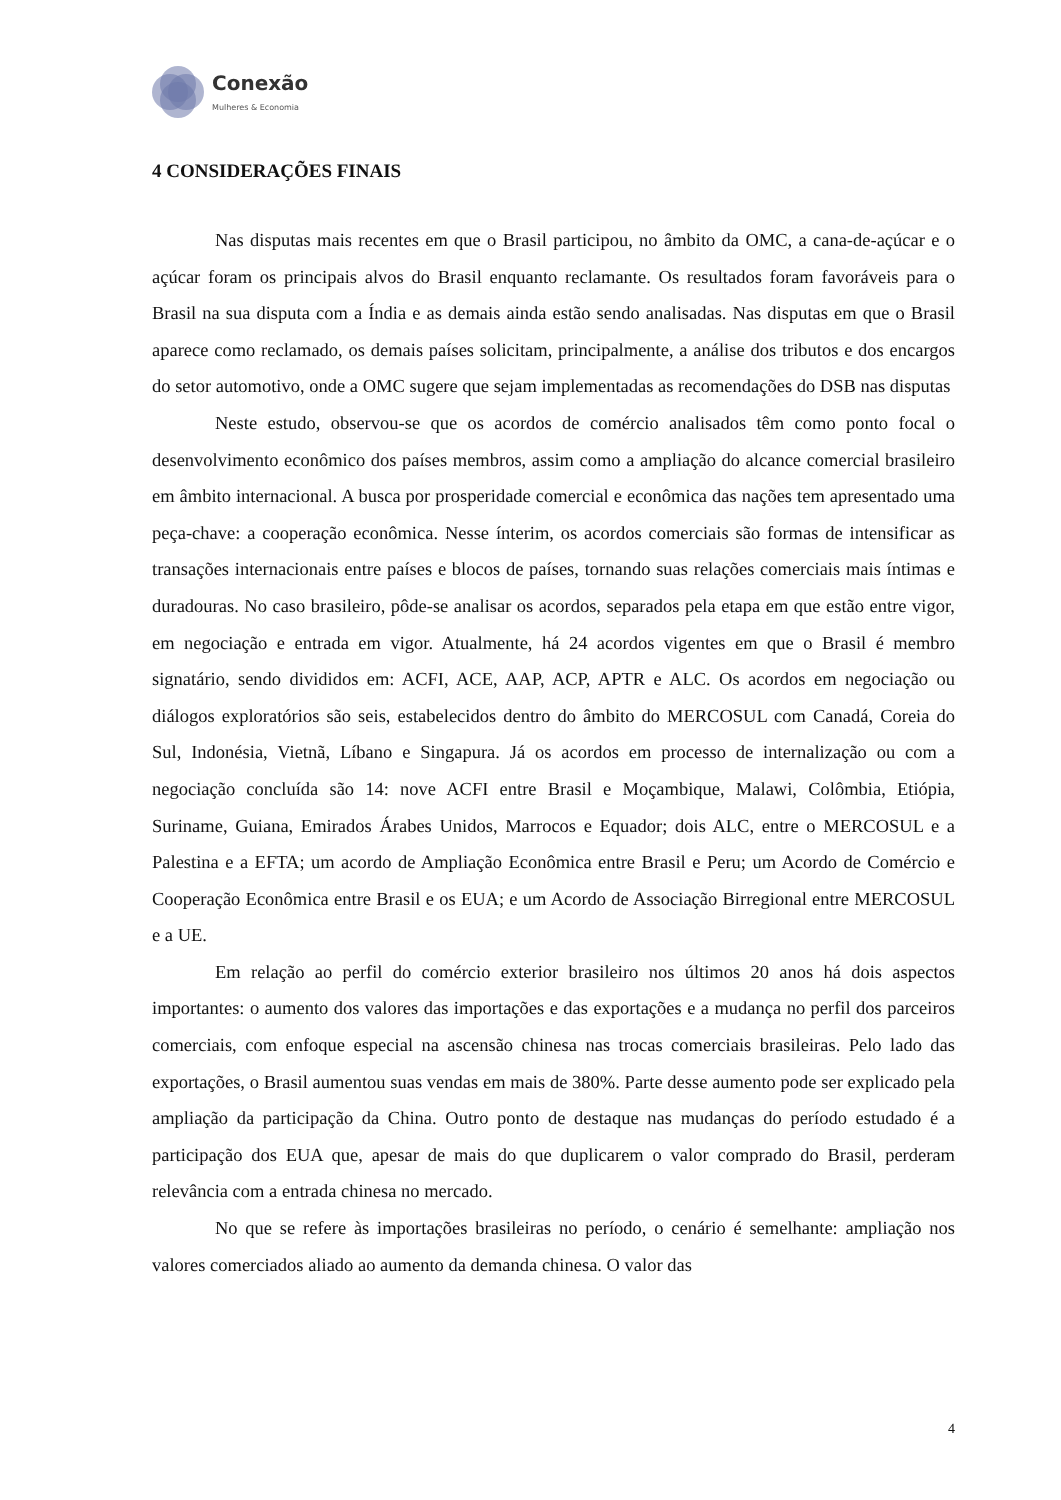Conexão
Mulheres & Economia
4 CONSIDERAÇÕES FINAIS
Nas disputas mais recentes em que o Brasil participou, no âmbito da OMC, a cana-de-açúcar e o açúcar foram os principais alvos do Brasil enquanto reclamante. Os resultados foram favoráveis para o Brasil na sua disputa com a Índia e as demais ainda estão sendo analisadas. Nas disputas em que o Brasil aparece como reclamado, os demais países solicitam, principalmente, a análise dos tributos e dos encargos do setor automotivo, onde a OMC sugere que sejam implementadas as recomendações do DSB nas disputas
Neste estudo, observou-se que os acordos de comércio analisados têm como ponto focal o desenvolvimento econômico dos países membros, assim como a ampliação do alcance comercial brasileiro em âmbito internacional. A busca por prosperidade comercial e econômica das nações tem apresentado uma peça-chave: a cooperação econômica. Nesse ínterim, os acordos comerciais são formas de intensificar as transações internacionais entre países e blocos de países, tornando suas relações comerciais mais íntimas e duradouras. No caso brasileiro, pôde-se analisar os acordos, separados pela etapa em que estão entre vigor, em negociação e entrada em vigor. Atualmente, há 24 acordos vigentes em que o Brasil é membro signatário, sendo divididos em: ACFI, ACE, AAP, ACP, APTR e ALC. Os acordos em negociação ou diálogos exploratórios são seis, estabelecidos dentro do âmbito do MERCOSUL com Canadá, Coreia do Sul, Indonésia, Vietnã, Líbano e Singapura. Já os acordos em processo de internalização ou com a negociação concluída são 14: nove ACFI entre Brasil e Moçambique, Malawi, Colômbia, Etiópia, Suriname, Guiana, Emirados Árabes Unidos, Marrocos e Equador; dois ALC, entre o MERCOSUL e a Palestina e a EFTA; um acordo de Ampliação Econômica entre Brasil e Peru; um Acordo de Comércio e Cooperação Econômica entre Brasil e os EUA; e um Acordo de Associação Birregional entre MERCOSUL e a UE.
Em relação ao perfil do comércio exterior brasileiro nos últimos 20 anos há dois aspectos importantes: o aumento dos valores das importações e das exportações e a mudança no perfil dos parceiros comerciais, com enfoque especial na ascensão chinesa nas trocas comerciais brasileiras. Pelo lado das exportações, o Brasil aumentou suas vendas em mais de 380%. Parte desse aumento pode ser explicado pela ampliação da participação da China. Outro ponto de destaque nas mudanças do período estudado é a participação dos EUA que, apesar de mais do que duplicarem o valor comprado do Brasil, perderam relevância com a entrada chinesa no mercado.
No que se refere às importações brasileiras no período, o cenário é semelhante: ampliação nos valores comerciados aliado ao aumento da demanda chinesa. O valor das
4